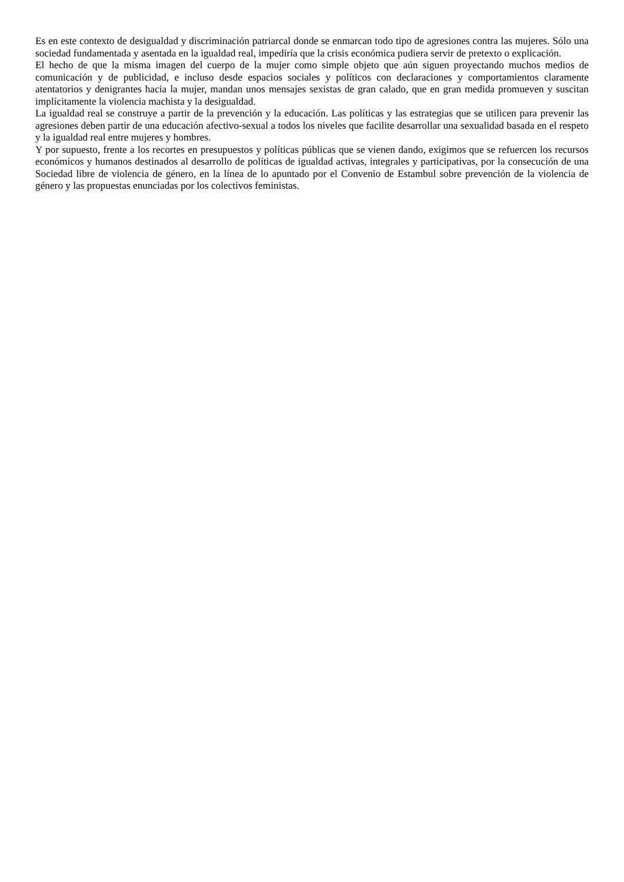Es en este contexto de desigualdad y discriminación patriarcal donde se enmarcan todo tipo de agresiones contra las mujeres. Sólo una sociedad fundamentada y asentada en la igualdad real, impediría que la crisis económica pudiera servir de pretexto o explicación.
El hecho de que la misma imagen del cuerpo de la mujer como simple objeto que aún siguen proyectando muchos medios de comunicación y de publicidad, e incluso desde espacios sociales y políticos con declaraciones y comportamientos claramente atentatorios y denigrantes hacia la mujer, mandan unos mensajes sexistas de gran calado, que en gran medida promueven y suscitan implícitamente la violencia machista y la desigualdad.
La igualdad real se construye a partir de la prevención y la educación. Las políticas y las estrategias que se utilicen para prevenir las agresiones deben partir de una educación afectivo-sexual a todos los niveles que facilite desarrollar una sexualidad basada en el respeto y la igualdad real entre mujeres y hombres.
Y por supuesto, frente a los recortes en presupuestos y políticas públicas que se vienen dando, exigimos que se refuercen los recursos económicos y humanos destinados al desarrollo de políticas de igualdad activas, integrales y participativas, por la consecución de una Sociedad libre de violencia de género, en la línea de lo apuntado por el Convenio de Estambul sobre prevención de la violencia de género y las propuestas enunciadas por los colectivos feministas.